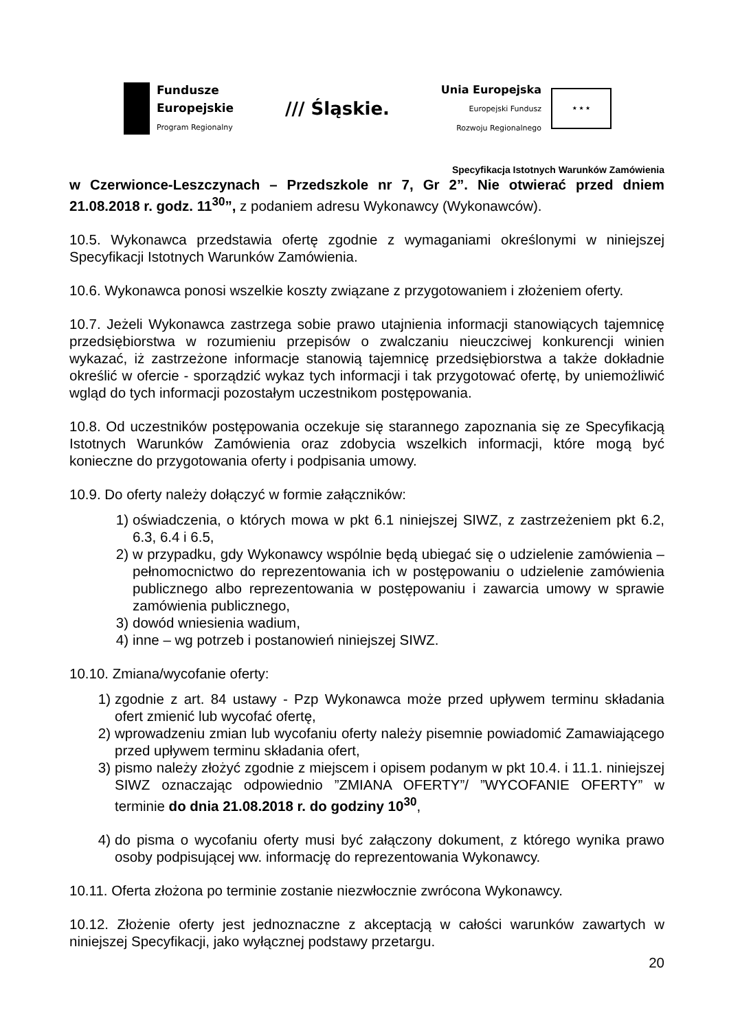Fundusze
Europejskie
Program Regionalny
/// Śląskie.
Unia Europejska
Europejski Fundusz
Rozwoju Regionalnego
★ ★ ★
Specyfikacja Istotnych Warunków Zamówienia
w Czerwionce-Leszczynach – Przedszkole nr 7, Gr 2”. Nie otwierać przed dniem 21.08.2018 r. godz. 11<sup>30</sup>”, z podaniem adresu Wykonawcy (Wykonawców).
10.5. Wykonawca przedstawia ofertę zgodnie z wymaganiami określonymi w niniejszej Specyfikacji Istotnych Warunków Zamówienia.
10.6. Wykonawca ponosi wszelkie koszty związane z przygotowaniem i złożeniem oferty.
10.7. Jeżeli Wykonawca zastrzega sobie prawo utajnienia informacji stanowiących tajemnicę przedsiębiorstwa w rozumieniu przepisów o zwalczaniu nieuczciwej konkurencji winien wykazać, iż zastrzeżone informacje stanowią tajemnicę przedsiębiorstwa a także dokładnie określić w ofercie - sporządzić wykaz tych informacji i tak przygotować ofertę, by uniemożliwić wgląd do tych informacji pozostałym uczestnikom postępowania.
10.8. Od uczestników postępowania oczekuje się starannego zapoznania się ze Specyfikacją Istotnych Warunków Zamówienia oraz zdobycia wszelkich informacji, które mogą być konieczne do przygotowania oferty i podpisania umowy.
10.9. Do oferty należy dołączyć w formie załączników:
1) oświadczenia, o których mowa w pkt 6.1 niniejszej SIWZ, z zastrzeżeniem pkt 6.2, 6.3, 6.4 i 6.5,
2) w przypadku, gdy Wykonawcy wspólnie będą ubiegać się o udzielenie zamówienia – pełnomocnictwo do reprezentowania ich w postępowaniu o udzielenie zamówienia publicznego albo reprezentowania w postępowaniu i zawarcia umowy w sprawie zamówienia publicznego,
3) dowód wniesienia wadium,
4) inne – wg potrzeb i postanowień niniejszej SIWZ.
10.10. Zmiana/wycofanie oferty:
1) zgodnie z art. 84 ustawy - Pzp Wykonawca może przed upływem terminu składania ofert zmienić lub wycofać ofertę,
2) wprowadzeniu zmian lub wycofaniu oferty należy pisemnie powiadomić Zamawiającego przed upływem terminu składania ofert,
3) pismo należy złożyć zgodnie z miejscem i opisem podanym w pkt 10.4. i 11.1. niniejszej SIWZ oznaczając odpowiednio ”ZMIANA OFERTY”/ ”WYCOFANIE OFERTY” w terminie do dnia 21.08.2018 r. do godziny 10<sup>30</sup>,
4) do pisma o wycofaniu oferty musi być załączony dokument, z którego wynika prawo osoby podpisującej ww. informację do reprezentowania Wykonawcy.
10.11. Oferta złożona po terminie zostanie niezwłocznie zwrócona Wykonawcy.
10.12. Złożenie oferty jest jednoznaczne z akceptacją w całości warunków zawartych w niniejszej Specyfikacji, jako wyłącznej podstawy przetargu.
20